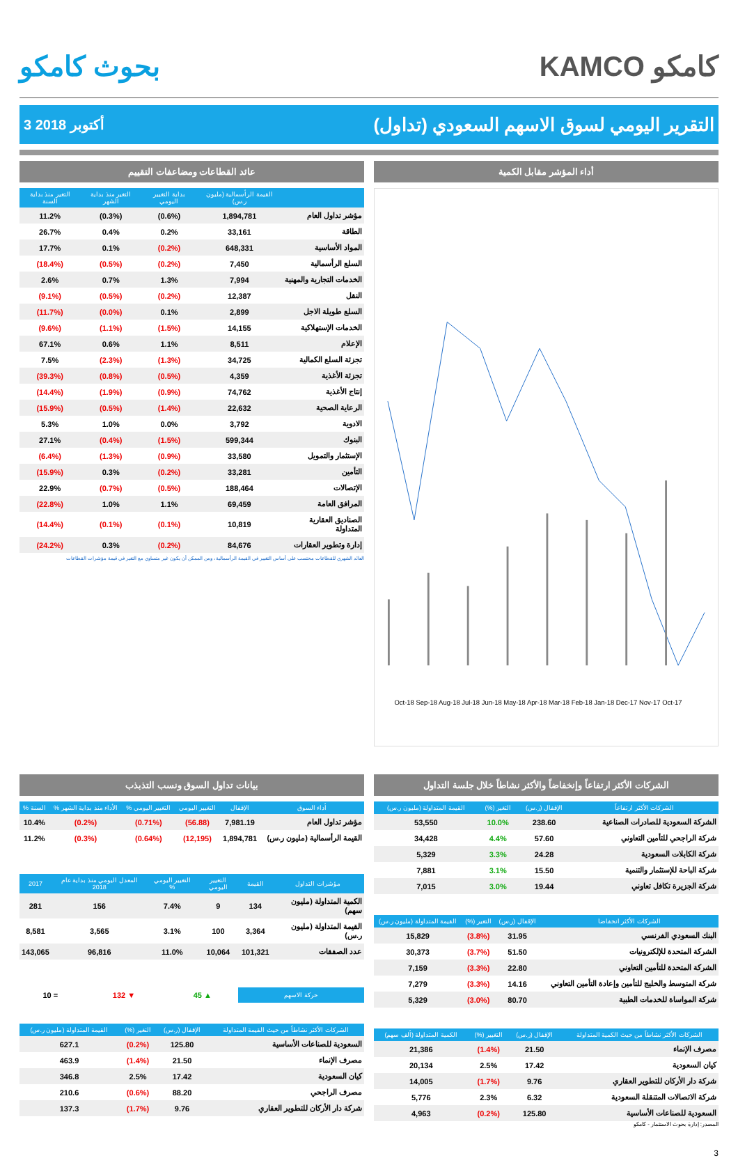بحوث كامكو KAMCO كامكو
3 أكتوبر 2018
التقرير اليومي لسوق الاسهم السعودي (تداول)
عائد القطاعات ومضاعفات التقييم
| | القيمة الرأسمالية (مليون ر.س) | بداية التغيير اليومي | التغير منذ بداية الشهر | التغير منذ بداية السنة |
| --- | --- | --- | --- | --- |
| مؤشر تداول العام | 1,894,781 | (0.6%) | (0.3%) | 11.2% |
| الطاقة | 33,161 | 0.2% | 0.4% | 26.7% |
| المواد الأساسية | 648,331 | (0.2%) | 0.1% | 17.7% |
| السلع الرأسمالية | 7,450 | (0.2%) | (0.5%) | (18.4%) |
| الخدمات التجارية والمهنية | 7,994 | 1.3% | 0.7% | 2.6% |
| النقل | 12,387 | (0.2%) | (0.5%) | (9.1%) |
| السلع طويلة الاجل | 2,899 | 0.1% | (0.0%) | (11.7%) |
| الخدمات الإستهلاكية | 14,155 | (1.5%) | (1.1%) | (9.6%) |
| الإعلام | 8,511 | 1.1% | 0.6% | 67.1% |
| تجزئة السلع الكمالية | 34,725 | (1.3%) | (2.3%) | 7.5% |
| تجزئة الأغذية | 4,359 | (0.5%) | (0.8%) | (39.3%) |
| إنتاج الأغذية | 74,762 | (0.9%) | (1.9%) | (14.4%) |
| الرعاية الصحية | 22,632 | (1.4%) | (0.5%) | (15.9%) |
| الادوية | 3,792 | 0.0% | 1.0% | 5.3% |
| البنوك | 599,344 | (1.5%) | (0.4%) | 27.1% |
| الإستثمار والتمويل | 33,580 | (0.9%) | (1.3%) | (6.4%) |
| التأمين | 33,281 | (0.2%) | 0.3% | (15.9%) |
| الإتصالات | 188,464 | (0.5%) | (0.7%) | 22.9% |
| المرافق العامة | 69,459 | 1.1% | 1.0% | (22.8%) |
| الصناديق العقارية المتداولة | 10,819 | (0.1%) | (0.1%) | (14.4%) |
| إدارة وتطوير العقارات | 84,676 | (0.2%) | 0.3% | (24.2%) |
العائد الشهري للقطاعات محتسب على أساس التغيير في القيمة الرأسمالية ، ومن الممكن أن يكون غير متساوي مع التغير في قيمة مؤشرات القطاعات
أداء المؤشر مقابل الكمية
Oct-18 Sep-18 Aug-18 Jul-18 Jun-18 May-18 Apr-18 Mar-18 Feb-18 Jan-18 Dec-17 Nov-17 Oct-17
بيانات تداول السوق ونسب التذبذب
| أداء السوق | الإقفال | التغيير اليومي | التغيير اليومي % | الأداء منذ بداية الشهر % | السنة % |
| --- | --- | --- | --- | --- | --- |
| مؤشر تداول العام | 7,981.19 | (56.88) | (0.71%) | (0.2%) | 10.4% |
| القيمة الرأسمالية (مليون ر.س) | 1,894,781 | (12,195) | (0.64%) | (0.3%) | 11.2% |
| مؤشرات التداول | القيمة | التغيير اليومي | التغيير اليومي % | المعدل اليومي منذ بداية عام 2018 | 2017 |
| --- | --- | --- | --- | --- | --- |
| الكمية المتداولة (مليون سهم) | 134 | 9 | 7.4% | 156 | 281 |
| القيمة المتداولة (مليون ر.س) | 3,364 | 100 | 3.1% | 3,565 | 8,581 |
| عدد الصفقات | 101,321 | 10,064 | 11.0% | 96,816 | 143,065 |
| حركة الاسهم | ▲ 45 | ▼ 132 | = 10 |
| الشركات الأكثر نشاطاً من حيث القيمة المتداولة | الإقفال (ر.س) | التغير (%) | القيمة المتداولة (مليون ر.س) |
| --- | --- | --- | --- |
| السعودية للصناعات الأساسية | 125.80 | (0.2%) | 627.1 |
| مصرف الإنماء | 21.50 | (1.4%) | 463.9 |
| كيان السعودية | 17.42 | 2.5% | 346.8 |
| مصرف الراجحي | 88.20 | (0.6%) | 210.6 |
| شركة دار الأركان للتطوير العقاري | 9.76 | (1.7%) | 137.3 |
الشركات الأكثر ارتفاعاً وإنخفاضاً والأكثر نشاطاً خلال جلسة التداول
| الشركات الأكثر ارتفاعاً | الإقفال (ر.س) | التغير (%) | القيمة المتداولة (مليون ر.س) |
| --- | --- | --- | --- |
| الشركة السعودية للصادرات الصناعية | 238.60 | 10.0% | 53,550 |
| شركة الراجحي للتأمين التعاوني | 57.60 | 4.4% | 34,428 |
| شركة الكابلات السعودية | 24.28 | 3.3% | 5,329 |
| شركة الباحة للإستثمار والتنمية | 15.50 | 3.1% | 7,881 |
| شركة الجزيرة تكافل تعاوني | 19.44 | 3.0% | 7,015 |
| الشركات الأكثر انخفاضا | الإقفال (ر.س) | التغير (%) | القيمة المتداولة (مليون ر.س) |
| --- | --- | --- | --- |
| البنك السعودي الفرنسي | 31.95 | (3.8%) | 15,829 |
| الشركة المتحدة للإلكترونيات | 51.50 | (3.7%) | 30,373 |
| الشركة المتحدة للتأمين التعاوني | 22.80 | (3.3%) | 7,159 |
| شركة المتوسط والخليج للتأمين وإعادة التأمين التعاوني | 14.16 | (3.3%) | 7,279 |
| شركة المواساة للخدمات الطبية | 80.70 | (3.0%) | 5,329 |
| الشركات الأكثر نشاطاً من حيث الكمية المتداولة | الإقفال (ر.س) | التغيير (%) | الكمية المتداولة (ألف سهم) |
| --- | --- | --- | --- |
| مصرف الإنماء | 21.50 | (1.4%) | 21,386 |
| كيان السعودية | 17.42 | 2.5% | 20,134 |
| شركة دار الأركان للتطوير العقاري | 9.76 | (1.7%) | 14,005 |
| شركة الاتصالات المتنقلة السعودية | 6.32 | 2.3% | 5,776 |
| السعودية للصناعات الأساسية | 125.80 | (0.2%) | 4,963 |
المصدر: إدارة بحوث الاستثمار - كامكو
3